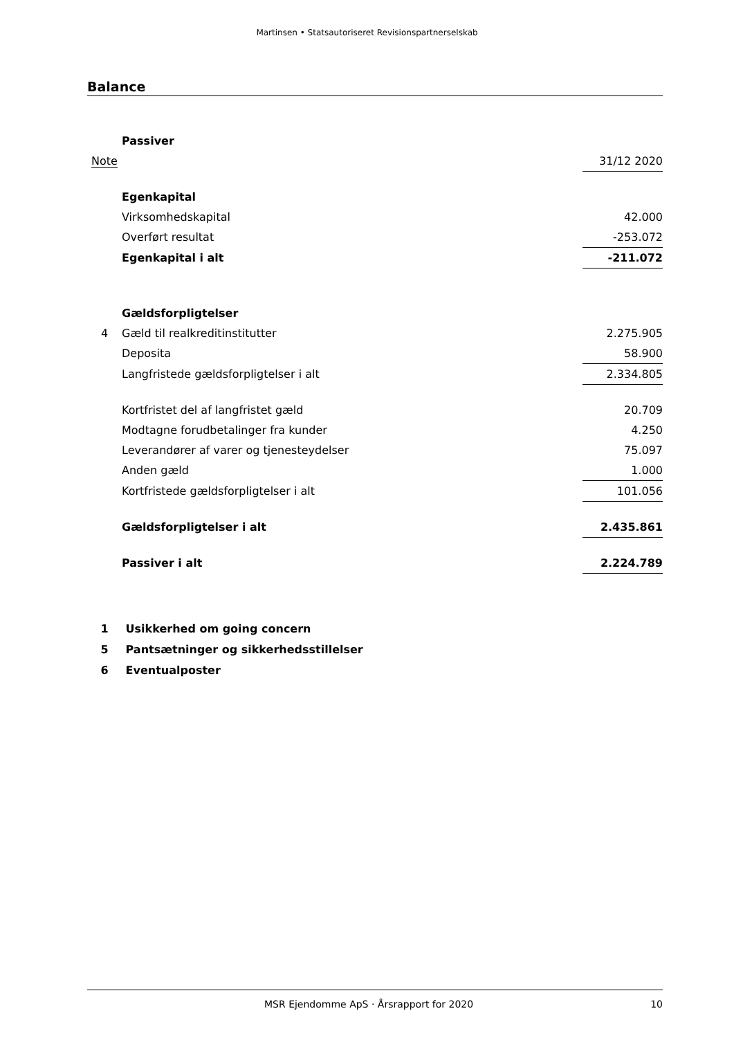Martinsen • Statsautoriseret Revisionspartnerselskab
Balance
| | Passiver | |
| Note | | 31/12 2020 |
| | Egenkapital | |
| | Virksomhedskapital | 42.000 |
| | Overført resultat | -253.072 |
| | Egenkapital i alt | -211.072 |
| | Gældsforpligtelser | |
| 4 | Gæld til realkreditinstitutter | 2.275.905 |
| | Deposita | 58.900 |
| | Langfristede gældsforpligtelser i alt | 2.334.805 |
| | Kortfristet del af langfristet gæld | 20.709 |
| | Modtagne forudbetalinger fra kunder | 4.250 |
| | Leverandører af varer og tjenesteydelser | 75.097 |
| | Anden gæld | 1.000 |
| | Kortfristede gældsforpligtelser i alt | 101.056 |
| | Gældsforpligtelser i alt | 2.435.861 |
| | Passiver i alt | 2.224.789 |
1 Usikkerhed om going concern
5 Pantsætninger og sikkerhedsstillelser
6 Eventualposter
MSR Ejendomme ApS · Årsrapport for 2020
10